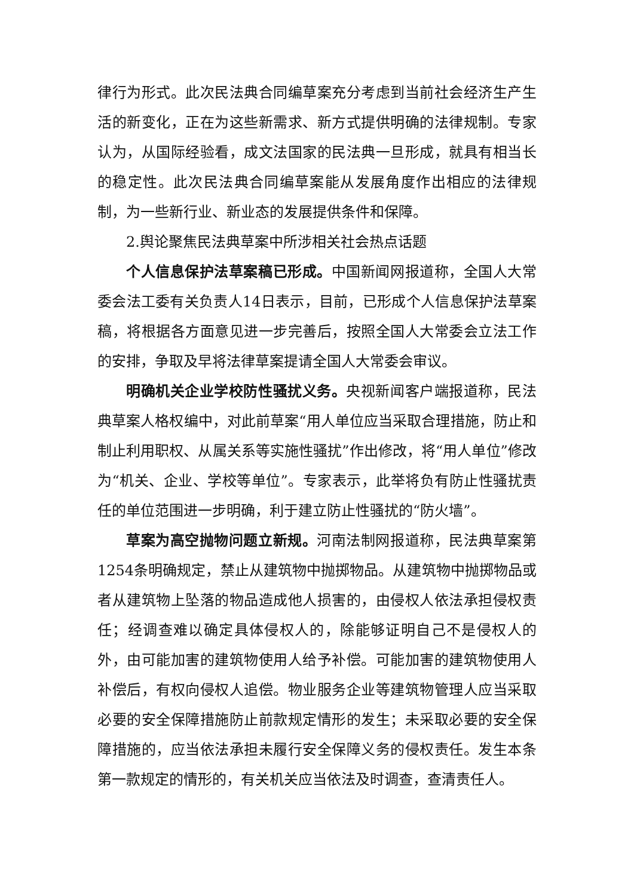律行为形式。此次民法典合同编草案充分考虑到当前社会经济生产生活的新变化，正在为这些新需求、新方式提供明确的法律规制。专家认为，从国际经验看，成文法国家的民法典一旦形成，就具有相当长的稳定性。此次民法典合同编草案能从发展角度作出相应的法律规制，为一些新行业、新业态的发展提供条件和保障。
2.舆论聚焦民法典草案中所涉相关社会热点话题
个人信息保护法草案稿已形成。中国新闻网报道称，全国人大常委会法工委有关负责人14日表示，目前，已形成个人信息保护法草案稿，将根据各方面意见进一步完善后，按照全国人大常委会立法工作的安排，争取及早将法律草案提请全国人大常委会审议。
明确机关企业学校防性骚扰义务。央视新闻客户端报道称，民法典草案人格权编中，对此前草案“用人单位应当采取合理措施，防止和制止利用职权、从属关系等实施性骚扰”作出修改，将“用人单位”修改为“机关、企业、学校等单位”。专家表示，此举将负有防止性骚扰责任的单位范围进一步明确，利于建立防止性骚扰的“防火墙”。
草案为高空抛物问题立新规。河南法制网报道称，民法典草案第1254条明确规定，禁止从建筑物中抛掷物品。从建筑物中抛掷物品或者从建筑物上坠落的物品造成他人损害的，由侵权人依法承担侵权责任；经调查难以确定具体侵权人的，除能够证明自己不是侵权人的外，由可能加害的建筑物使用人给予补偿。可能加害的建筑物使用人补偿后，有权向侵权人追偿。物业服务企业等建筑物管理人应当采取必要的安全保障措施防止前款规定情形的发生；未采取必要的安全保障措施的，应当依法承担未履行安全保障义务的侵权责任。发生本条第一款规定的情形的，有关机关应当依法及时调查，查清责任人。